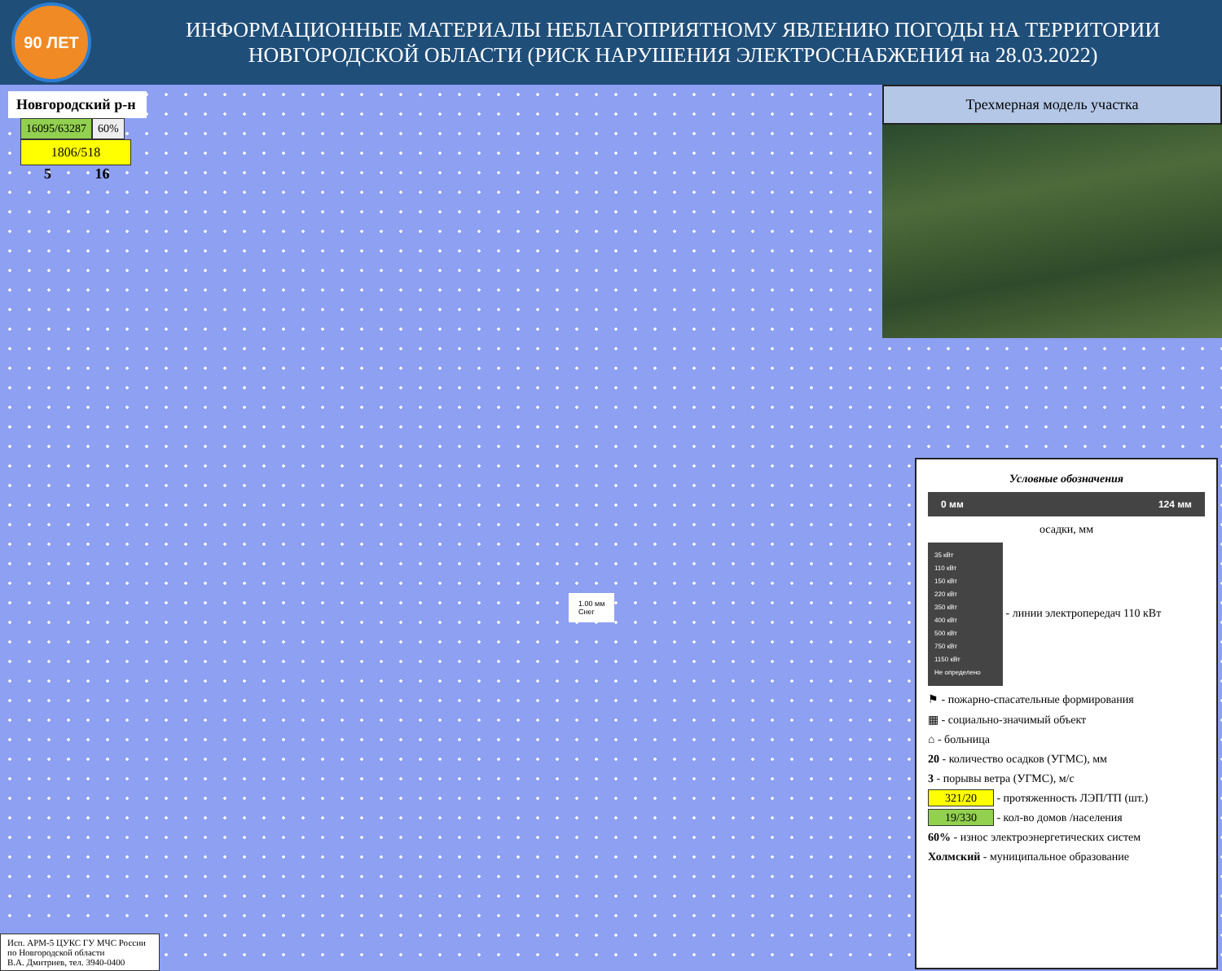90 ЛЕТ
ИНФОРМАЦИОННЫЕ МАТЕРИАЛЫ НЕБЛАГОПРИЯТНОМУ ЯВЛЕНИЮ ПОГОДЫ НА ТЕРРИТОРИИ
НОВГОРОДСКОЙ ОБЛАСТИ (РИСК НАРУШЕНИЯ ЭЛЕКТРОСНАБЖЕНИЯ на 28.03.2022)
Новгородский р-н
16095/63287 60%
1806/518
5 16
Трехмерная модель участка
1.00 мм
Снег
Условные обозначения
0 мм 124 мм
осадки, мм
35 кВт
110 кВт
150 кВт
220 кВт
350 кВт
400 кВт
500 кВт
750 кВт
1150 кВт
Не определено - линии электропередач 110 кВт
⚑ - пожарно-спасательные формирования
▦ - социально-значимый объект
⌂ - больница
20 - количество осадков (УГМС), мм
3 - порывы ветра (УГМС), м/с
321/20 - протяженность ЛЭП/ТП (шт.)
19/330 - кол-во домов /населения
60% - износ электроэнергетических систем
Холмский - муниципальное образование
Исп. АРМ-5 ЦУКС ГУ МЧС России
по Новгородской области
В.А. Дмитриев, тел. 3940-0400